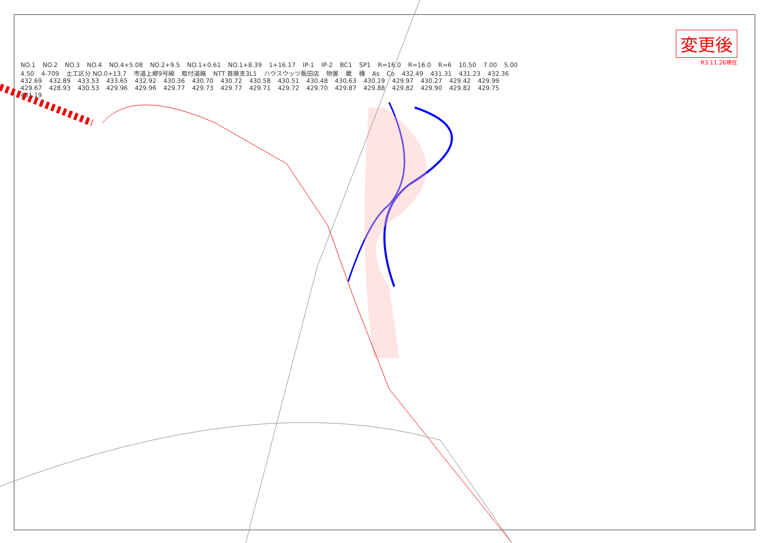変更後
R3.11.26現在
NO.1 NO.2 NO.3 NO.4 NO.4+5.08 NO.2+9.5 NO.1+0.61 NO.1+8.39 1+16.17 IP-1 IP-2 BC1 SP1 R=16.0 R=16.0 R=6 10.50 7.00 5.00 4.50 4-709 土工区分 NO.0+13.7 市道上郷9号線 取付道路 NTT 首藤支3L1 ハウスウッツ飯田店 物置 蔵 橋 As Co 432.49 431.31 431.23 432.36 432.69 432.89 433.53 433.65 432.92 430.36 430.70 430.72 430.58 430.51 430.48 430.63 430.19 429.97 430.27 429.42 429.99 429.67 428.93 430.53 429.96 429.96 429.77 429.73 429.77 429.71 429.72 429.70 429.87 429.88 429.82 429.90 429.82 429.75 431.19